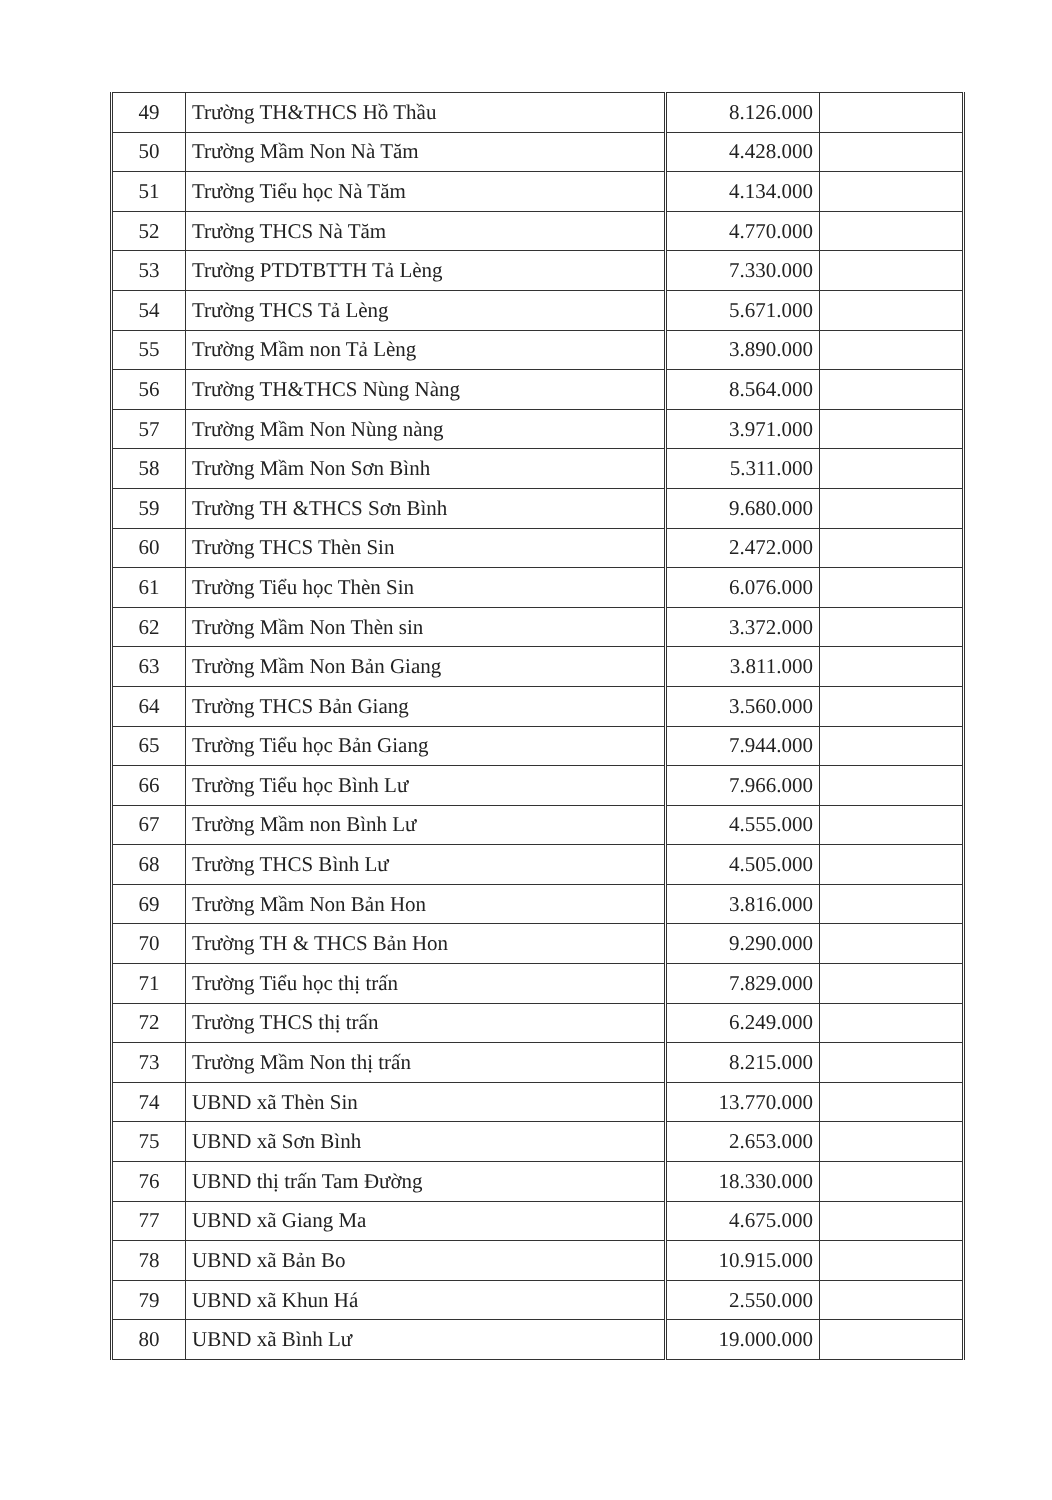| 49 | Trường TH&THCS Hồ Thầu | 8.126.000 | |
| 50 | Trường Mầm Non Nà Tăm | 4.428.000 | |
| 51 | Trường Tiểu học Nà Tăm | 4.134.000 | |
| 52 | Trường THCS Nà Tăm | 4.770.000 | |
| 53 | Trường PTDTBTTH Tả Lèng | 7.330.000 | |
| 54 | Trường THCS Tả Lèng | 5.671.000 | |
| 55 | Trường Mầm non Tả Lèng | 3.890.000 | |
| 56 | Trường TH&THCS Nùng Nàng | 8.564.000 | |
| 57 | Trường Mầm Non Nùng nàng | 3.971.000 | |
| 58 | Trường Mầm Non Sơn Bình | 5.311.000 | |
| 59 | Trường TH &THCS Sơn Bình | 9.680.000 | |
| 60 | Trường THCS Thèn Sin | 2.472.000 | |
| 61 | Trường Tiểu học Thèn Sin | 6.076.000 | |
| 62 | Trường Mầm Non Thèn sin | 3.372.000 | |
| 63 | Trường Mầm Non Bản Giang | 3.811.000 | |
| 64 | Trường THCS Bản Giang | 3.560.000 | |
| 65 | Trường Tiểu học Bản Giang | 7.944.000 | |
| 66 | Trường Tiểu học Bình Lư | 7.966.000 | |
| 67 | Trường Mầm non Bình Lư | 4.555.000 | |
| 68 | Trường THCS Bình Lư | 4.505.000 | |
| 69 | Trường Mầm Non Bản Hon | 3.816.000 | |
| 70 | Trường TH & THCS Bản Hon | 9.290.000 | |
| 71 | Trường Tiểu học thị trấn | 7.829.000 | |
| 72 | Trường THCS thị trấn | 6.249.000 | |
| 73 | Trường Mầm Non thị trấn | 8.215.000 | |
| 74 | UBND xã Thèn Sin | 13.770.000 | |
| 75 | UBND xã Sơn Bình | 2.653.000 | |
| 76 | UBND thị trấn Tam Đường | 18.330.000 | |
| 77 | UBND xã Giang Ma | 4.675.000 | |
| 78 | UBND xã Bản Bo | 10.915.000 | |
| 79 | UBND xã Khun Há | 2.550.000 | |
| 80 | UBND xã Bình Lư | 19.000.000 | |